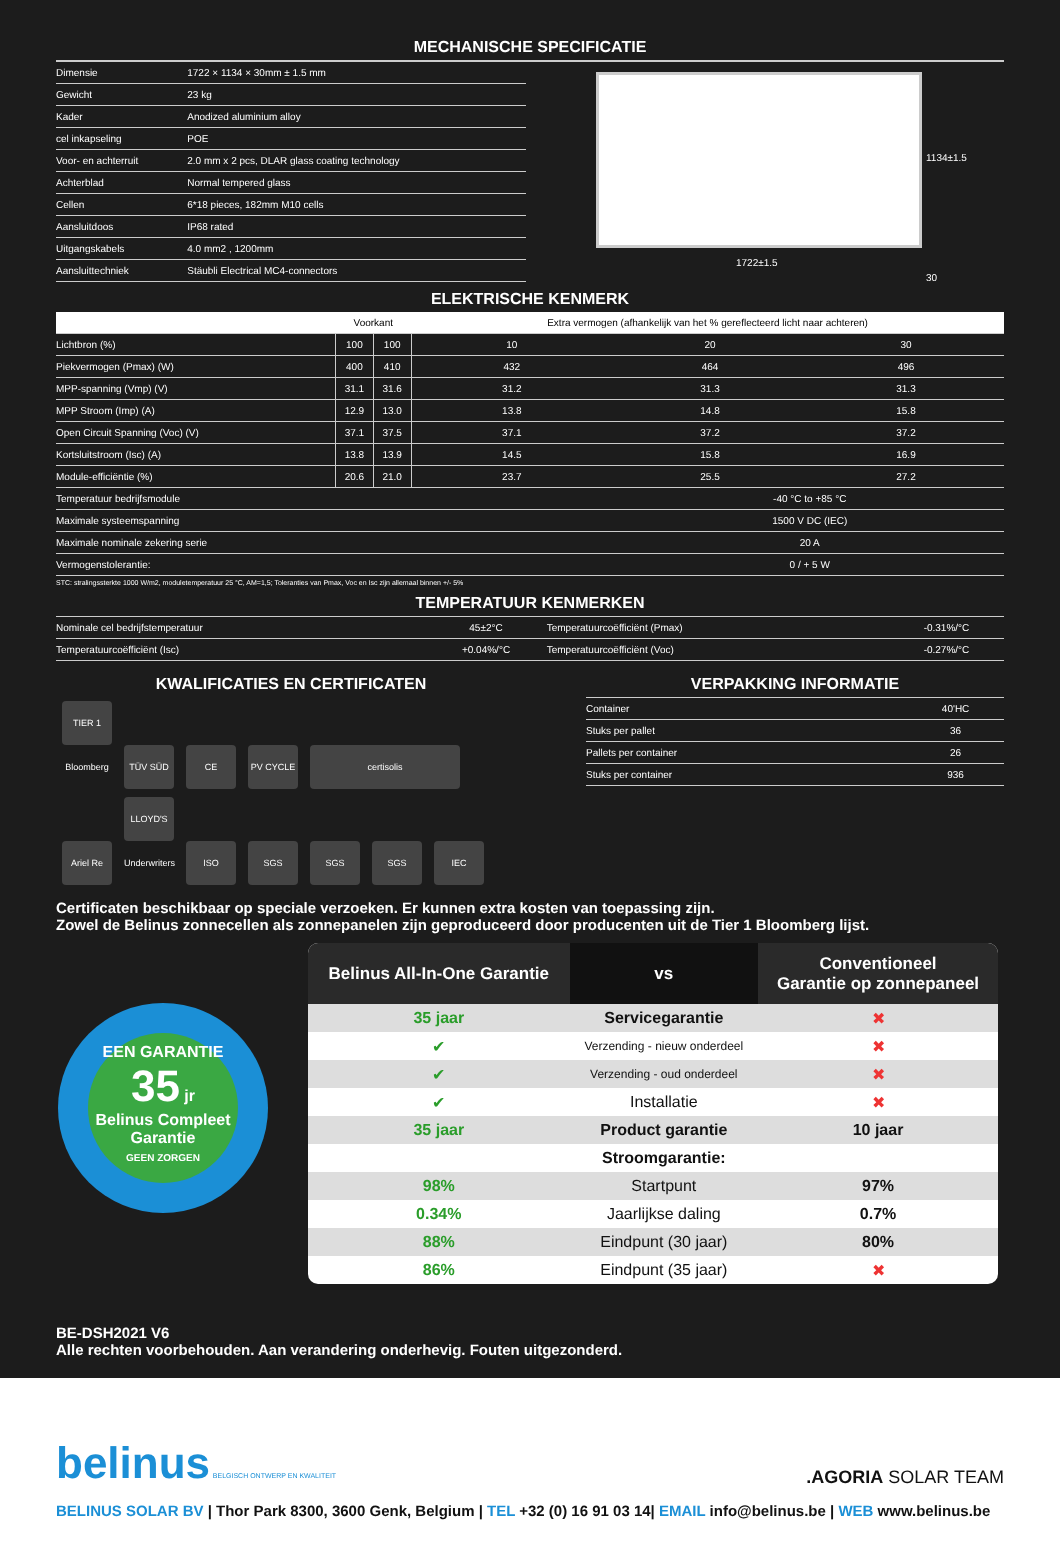MECHANISCHE SPECIFICATIE
| Dimensie | 1722 × 1134 × 30mm ± 1.5 mm |
| Gewicht | 23 kg |
| Kader | Anodized aluminium alloy |
| cel inkapseling | POE |
| Voor- en achterruit | 2.0 mm x 2 pcs, DLAR glass coating technology |
| Achterblad | Normal tempered glass |
| Cellen | 6*18 pieces, 182mm M10 cells |
| Aansluitdoos | IP68 rated |
| Uitgangskabels | 4.0 mm2 , 1200mm |
| Aansluittechniek | Stäubli Electrical MC4-connectors |
1722±1.5
1134±1.5
30
ELEKTRISCHE KENMERK
| | Voorkant | | Extra vermogen (afhankelijk van het % gereflecteerd licht naar achteren) | | |
| --- | --- | --- | --- | --- | --- |
| Lichtbron (%) | 100 | 100 | 10 | 20 | 30 |
| Piekvermogen (Pmax) (W) | 400 | 410 | 432 | 464 | 496 |
| MPP-spanning (Vmp) (V) | 31.1 | 31.6 | 31.2 | 31.3 | 31.3 |
| MPP Stroom (Imp) (A) | 12.9 | 13.0 | 13.8 | 14.8 | 15.8 |
| Open Circuit Spanning (Voc) (V) | 37.1 | 37.5 | 37.1 | 37.2 | 37.2 |
| Kortsluitstroom (Isc) (A) | 13.8 | 13.9 | 14.5 | 15.8 | 16.9 |
| Module-efficiëntie (%) | 20.6 | 21.0 | 23.7 | 25.5 | 27.2 |
| Temperatuur bedrijfsmodule | -40 °C to +85 °C | | | | |
| Maximale systeemspanning | 1500 V DC (IEC) | | | | |
| Maximale nominale zekering serie | 20 A | | | | |
| Vermogenstolerantie: | 0 / + 5 W | | | | |
STC: stralingssterkte 1000 W/m2, moduletemperatuur 25 °C, AM=1,5; Toleranties van Pmax, Voc en Isc zijn allemaal binnen +/- 5%
TEMPERATUUR KENMERKEN
| Nominale cel bedrijfstemperatuur | 45±2°C | Temperatuurcoëfficiënt (Pmax) | -0.31%/°C |
| Temperatuurcoëfficiënt (Isc) | +0.04%/°C | Temperatuurcoëfficiënt (Voc) | -0.27%/°C |
KWALIFICATIES EN CERTIFICATEN
TIER 1 Bloomberg TÜV SÜD CE PV CYCLE certisolis
Ariel Re LLOYD'S Underwriters ISO SGS SGS SGS IEC
VERPAKKING INFORMATIE
| Container | 40'HC |
| Stuks per pallet | 36 |
| Pallets per container | 26 |
| Stuks per container | 936 |
Certificaten beschikbaar op speciale verzoeken. Er kunnen extra kosten van toepassing zijn.
Zowel de Belinus zonnecellen als zonnepanelen zijn geproduceerd door producenten uit de Tier 1 Bloomberg lijst.
EEN GARANTIE
35 jr
Belinus Compleet Garantie
GEEN ZORGEN
| Belinus All-In-One Garantie | vs | Conventioneel Garantie op zonnepaneel |
| --- | --- | --- |
| 35 jaar | Servicegarantie | ✖ |
| ✔ | Verzending - nieuw onderdeel | ✖ |
| ✔ | Verzending - oud onderdeel | ✖ |
| ✔ | Installatie | ✖ |
| 35 jaar | Product garantie | 10 jaar |
| | Stroomgarantie: | |
| 98% | Startpunt | 97% |
| 0.34% | Jaarlijkse daling | 0.7% |
| 88% | Eindpunt (30 jaar) | 80% |
| 86% | Eindpunt (35 jaar) | ✖ |
BE-DSH2021 V6
Alle rechten voorbehouden. Aan verandering onderhevig. Fouten uitgezonderd.
belinus BELGISCH ONTWERP EN KWALITEIT
.AGORIA SOLAR TEAM
BELINUS SOLAR BV | Thor Park 8300, 3600 Genk, Belgium | TEL +32 (0) 16 91 03 14| EMAIL info@belinus.be | WEB www.belinus.be